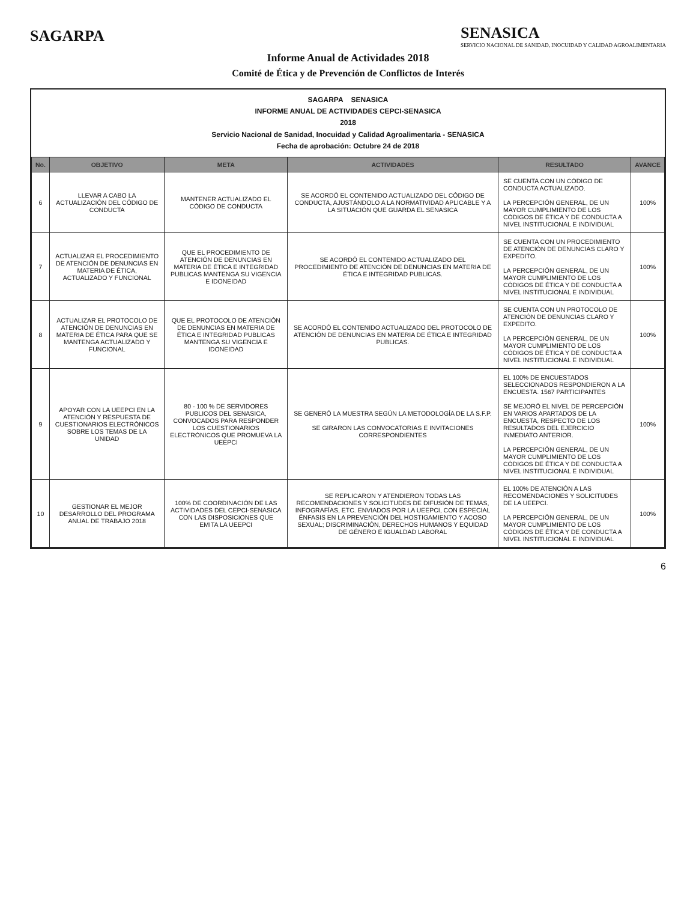SAGARPA
SENASICA
SERVICIO NACIONAL DE SANIDAD, INOCUIDAD Y CALIDAD AGROALIMENTARIA
Informe Anual de Actividades 2018
Comité de Ética y de Prevención de Conflictos de Interés
SAGARPA SENASICA
INFORME ANUAL DE ACTIVIDADES CEPCI-SENASICA
2018
Servicio Nacional de Sanidad, Inocuidad y Calidad Agroalimentaria - SENASICA
Fecha de aprobación: Octubre 24 de 2018
| No. | OBJETIVO | META | ACTIVIDADES | RESULTADO | AVANCE |
| --- | --- | --- | --- | --- | --- |
| 6 | LLEVAR A CABO LA ACTUALIZACIÓN DEL CÓDIGO DE CONDUCTA | MANTENER ACTUALIZADO EL CÓDIGO DE CONDUCTA | SE ACORDÓ EL CONTENIDO ACTUALIZADO DEL CÓDIGO DE CONDUCTA, AJUSTÁNDOLO A LA NORMATIVIDAD APLICABLE Y A LA SITUACIÓN QUE GUARDA EL SENASICA | SE CUENTA CON UN CÓDIGO DE CONDUCTA ACTUALIZADO. LA PERCEPCIÓN GENERAL, DE UN MAYOR CUMPLIMIENTO DE LOS CÓDIGOS DE ÉTICA Y DE CONDUCTA A NIVEL INSTITUCIONAL E INDIVIDUAL | 100% |
| 7 | ACTUALIZAR EL PROCEDIMIENTO DE ATENCIÓN DE DENUNCIAS EN MATERIA DE ÉTICA, ACTUALIZADO Y FUNCIONAL | QUE EL PROCEDIMIENTO DE ATENCIÓN DE DENUNCIAS EN MATERIA DE ÉTICA E INTEGRIDAD PUBLICAS MANTENGA SU VIGENCIA E IDONEIDAD | SE ACORDÓ EL CONTENIDO ACTUALIZADO DEL PROCEDIMIENTO DE ATENCIÓN DE DENUNCIAS EN MATERIA DE ÉTICA E INTEGRIDAD PUBLICAS. | SE CUENTA CON UN PROCEDIMIENTO DE ATENCIÓN DE DENUNCIAS CLARO Y EXPEDITO. LA PERCEPCIÓN GENERAL, DE UN MAYOR CUMPLIMIENTO DE LOS CÓDIGOS DE ÉTICA Y DE CONDUCTA A NIVEL INSTITUCIONAL E INDIVIDUAL | 100% |
| 8 | ACTUALIZAR EL PROTOCOLO DE ATENCIÓN DE DENUNCIAS EN MATERIA DE ÉTICA PARA QUE SE MANTENGA ACTUALIZADO Y FUNCIONAL | QUE EL PROTOCOLO DE ATENCIÓN DE DENUNCIAS EN MATERIA DE ÉTICA E INTEGRIDAD PUBLICAS MANTENGA SU VIGENCIA E IDONEIDAD | SE ACORDÓ EL CONTENIDO ACTUALIZADO DEL PROTOCOLO DE ATENCIÓN DE DENUNCIAS EN MATERIA DE ÉTICA E INTEGRIDAD PUBLICAS. | SE CUENTA CON UN PROTOCOLO DE ATENCIÓN DE DENUNCIAS CLARO Y EXPEDITO. LA PERCEPCIÓN GENERAL, DE UN MAYOR CUMPLIMIENTO DE LOS CÓDIGOS DE ÉTICA Y DE CONDUCTA A NIVEL INSTITUCIONAL E INDIVIDUAL | 100% |
| 9 | APOYAR CON LA UEEPCI EN LA ATENCIÓN Y RESPUESTA DE CUESTIONARIOS ELECTRÓNICOS SOBRE LOS TEMAS DE LA UNIDAD | 80 - 100 % DE SERVIDORES PUBLICOS DEL SENASICA, CONVOCADOS PARA RESPONDER LOS CUESTIONARIOS ELECTRÓNICOS QUE PROMUEVA LA UEEPCI | SE GENERÓ LA MUESTRA SEGÚN LA METODOLOGÍA DE LA S.F.P. SE GIRARON LAS CONVOCATORIAS E INVITACIONES CORRESPONDIENTES | EL 100% DE ENCUESTADOS SELECCIONADOS RESPONDIERON A LA ENCUESTA. 1567 PARTICIPANTES SE MEJORÓ EL NIVEL DE PERCEPCIÓN EN VARIOS APARTADOS DE LA ENCUESTA, RESPECTO DE LOS RESULTADOS DEL EJERCICIO INMEDIATO ANTERIOR. LA PERCEPCIÓN GENERAL, DE UN MAYOR CUMPLIMIENTO DE LOS CÓDIGOS DE ÉTICA Y DE CONDUCTA A NIVEL INSTITUCIONAL E INDIVIDUAL | 100% |
| 10 | GESTIONAR EL MEJOR DESARROLLO DEL PROGRAMA ANUAL DE TRABAJO 2018 | 100% DE COORDINACIÓN DE LAS ACTIVIDADES DEL CEPCI-SENASICA CON LAS DISPOSICIONES QUE EMITA LA UEEPCI | SE REPLICARON Y ATENDIERON TODAS LAS RECOMENDACIONES Y SOLICITUDES DE DIFUSIÓN DE TEMAS, INFOGRAFÍAS, ETC. ENVIADOS POR LA UEEPCI, CON ESPECIAL ÉNFASIS EN LA PREVENCIÓN DEL HOSTIGAMIENTO Y ACOSO SEXUAL; DISCRIMINACIÓN, DERECHOS HUMANOS Y EQUIDAD DE GÉNERO E IGUALDAD LABORAL | EL 100% DE ATENCIÓN A LAS RECOMENDACIONES Y SOLICITUDES DE LA UEEPCI. LA PERCEPCIÓN GENERAL, DE UN MAYOR CUMPLIMIENTO DE LOS CÓDIGOS DE ÉTICA Y DE CONDUCTA A NIVEL INSTITUCIONAL E INDIVIDUAL | 100% |
6